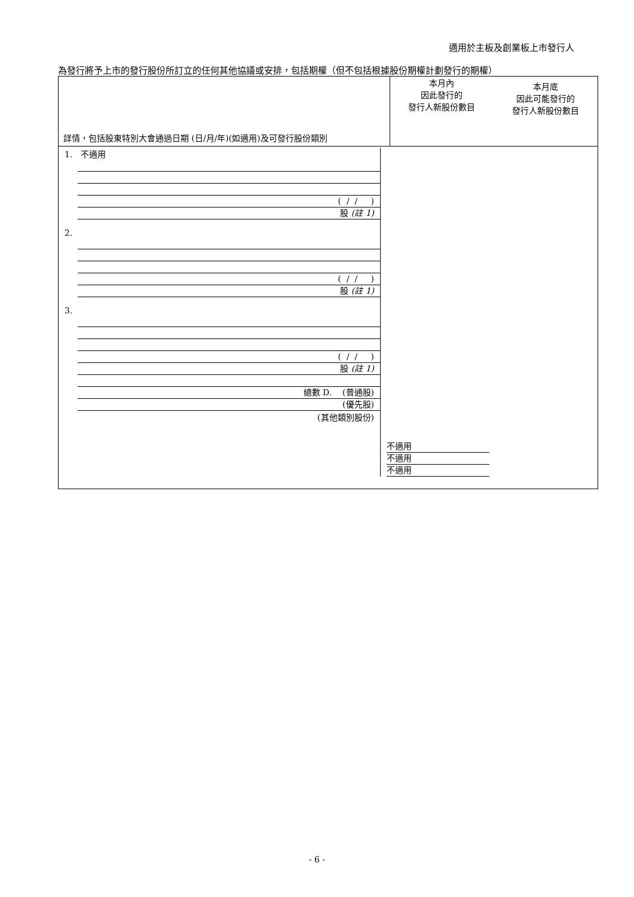適用於主板及創業板上市發行人
為發行將予上市的發行股份所訂立的任何其他協議或安排，包括期權（但不包括根據股份期權計劃發行的期權）
| 詳情，包括股東特別大會通過日期 (日/月/年)(如適用)及可發行股份類別 | 本月內 因此發行的 發行人新股份數目 本月底 因此可能發行的 發行人新股份數目 |
| --- | --- |
| 1. 不適用 ( / / ) 股 (註 1) 2. ( / / ) 股 (註 1) 3. ( / / ) 股 (註 1) 總數 D. (普通股) (優先股) (其他類別股份) 不適用 不適用 不適用 | |
- 6 -